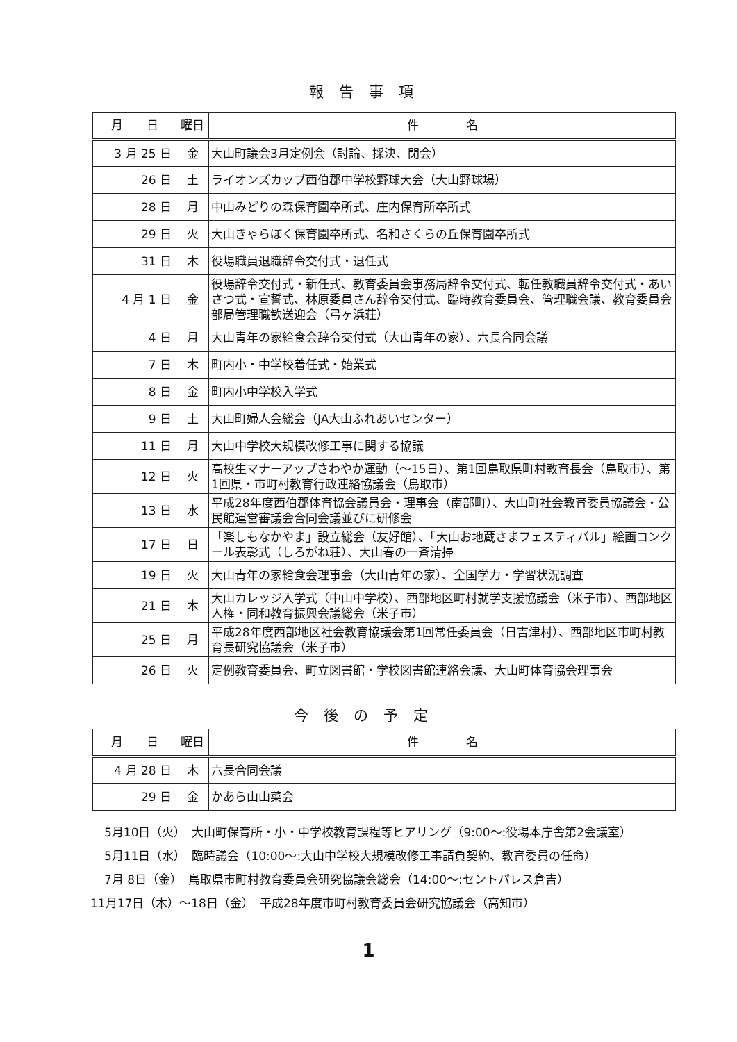報告事項
| 月 日 | 曜日 | 件 名 |
| --- | --- | --- |
| 3 月 25 日 | 金 | 大山町議会3月定例会（討論、採決、閉会） |
| 26 日 | 土 | ライオンズカップ西伯郡中学校野球大会（大山野球場） |
| 28 日 | 月 | 中山みどりの森保育園卒所式、庄内保育所卒所式 |
| 29 日 | 火 | 大山きゃらぼく保育園卒所式、名和さくらの丘保育園卒所式 |
| 31 日 | 木 | 役場職員退職辞令交付式・退任式 |
| 4 月 1 日 | 金 | 役場辞令交付式・新任式、教育委員会事務局辞令交付式、転任教職員辞令交付式・あいさつ式・宣誓式、林原委員さん辞令交付式、臨時教育委員会、管理職会議、教育委員会部局管理職歓送迎会（弓ヶ浜荘） |
| 4 日 | 月 | 大山青年の家給食会辞令交付式（大山青年の家）、六長合同会議 |
| 7 日 | 木 | 町内小・中学校着任式・始業式 |
| 8 日 | 金 | 町内小中学校入学式 |
| 9 日 | 土 | 大山町婦人会総会（JA大山ふれあいセンター） |
| 11 日 | 月 | 大山中学校大規模改修工事に関する協議 |
| 12 日 | 火 | 高校生マナーアップさわやか運動（～15日）、第1回鳥取県町村教育長会（鳥取市）、第1回県・市町村教育行政連絡協議会（鳥取市） |
| 13 日 | 水 | 平成28年度西伯郡体育協会議員会・理事会（南部町）、大山町社会教育委員協議会・公民館運営審議会合同会議並びに研修会 |
| 17 日 | 日 | 「楽しもなかやま」設立総会（友好館）、「大山お地蔵さまフェスティバル」絵画コンクール表彰式（しろがね荘）、大山春の一斉清掃 |
| 19 日 | 火 | 大山青年の家給食会理事会（大山青年の家）、全国学力・学習状況調査 |
| 21 日 | 木 | 大山カレッジ入学式（中山中学校）、西部地区町村就学支援協議会（米子市）、西部地区人権・同和教育振興会議総会（米子市） |
| 25 日 | 月 | 平成28年度西部地区社会教育協議会第1回常任委員会（日吉津村）、西部地区市町村教育長研究協議会（米子市） |
| 26 日 | 火 | 定例教育委員会、町立図書館・学校図書館連絡会議、大山町体育協会理事会 |
今後の予定
| 月 日 | 曜日 | 件 名 |
| --- | --- | --- |
| 4 月 28 日 | 木 | 六長合同会議 |
| 29 日 | 金 | かあら山山菜会 |
5月10日（火）　大山町保育所・小・中学校教育課程等ヒアリング（9:00～:役場本庁舎第2会議室）
5月11日（水）　臨時議会（10:00～:大山中学校大規模改修工事請負契約、教育委員の任命）
7月 8日（金）　鳥取県市町村教育委員会研究協議会総会（14:00～:セントパレス倉吉）
11月17日（木）～18日（金）　平成28年度市町村教育委員会研究協議会（高知市）
1